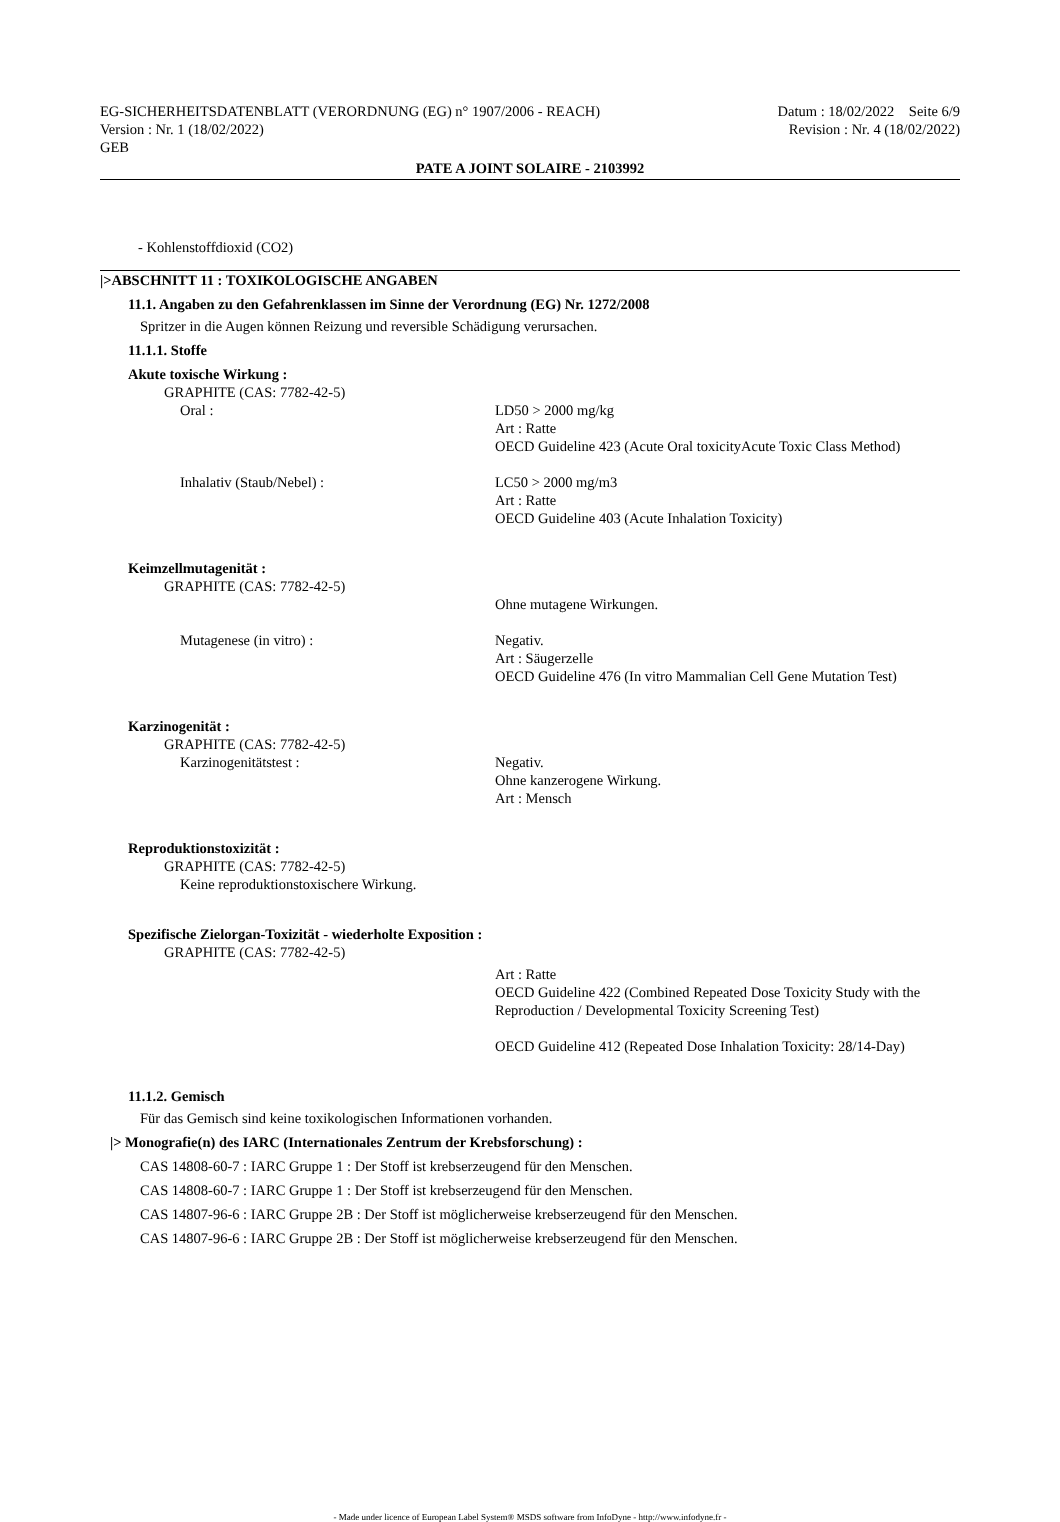EG-SICHERHEITSDATENBLATT (VERORDNUNG (EG) n° 1907/2006 - REACH)
Version : Nr. 1 (18/02/2022)
GEB
Datum : 18/02/2022 Seite 6/9
Revision : Nr. 4 (18/02/2022)
PATE A JOINT SOLAIRE - 2103992
- Kohlenstoffdioxid (CO2)
|>ABSCHNITT 11 : TOXIKOLOGISCHE ANGABEN
11.1. Angaben zu den Gefahrenklassen im Sinne der Verordnung (EG) Nr. 1272/2008
Spritzer in die Augen können Reizung und reversible Schädigung verursachen.
11.1.1. Stoffe
Akute toxische Wirkung :
GRAPHITE (CAS: 7782-42-5)
Oral : LD50 > 2000 mg/kg
Art : Ratte
OECD Guideline 423 (Acute Oral toxicityAcute Toxic Class Method)
Inhalativ (Staub/Nebel) : LC50 > 2000 mg/m3
Art : Ratte
OECD Guideline 403 (Acute Inhalation Toxicity)
Keimzellmutagenität :
GRAPHITE (CAS: 7782-42-5)
Ohne mutagene Wirkungen.
Mutagenese (in vitro) : Negativ.
Art : Säugerzelle
OECD Guideline 476 (In vitro Mammalian Cell Gene Mutation Test)
Karzinogenität :
GRAPHITE (CAS: 7782-42-5)
Karzinogenitätstest : Negativ.
Ohne kanzerogene Wirkung.
Art : Mensch
Reproduktionstoxizität :
GRAPHITE (CAS: 7782-42-5)
Keine reproduktionstoxischere Wirkung.
Spezifische Zielorgan-Toxizität - wiederholte Exposition :
GRAPHITE (CAS: 7782-42-5)
Art : Ratte
OECD Guideline 422 (Combined Repeated Dose Toxicity Study with the Reproduction / Developmental Toxicity Screening Test)
OECD Guideline 412 (Repeated Dose Inhalation Toxicity: 28/14-Day)
11.1.2. Gemisch
Für das Gemisch sind keine toxikologischen Informationen vorhanden.
|> Monografie(n) des IARC (Internationales Zentrum der Krebsforschung) :
CAS 14808-60-7 : IARC Gruppe 1 : Der Stoff ist krebserzeugend für den Menschen.
CAS 14808-60-7 : IARC Gruppe 1 : Der Stoff ist krebserzeugend für den Menschen.
CAS 14807-96-6 : IARC Gruppe 2B : Der Stoff ist möglicherweise krebserzeugend für den Menschen.
CAS 14807-96-6 : IARC Gruppe 2B : Der Stoff ist möglicherweise krebserzeugend für den Menschen.
- Made under licence of European Label System® MSDS software from InfoDyne - http://www.infodyne.fr -